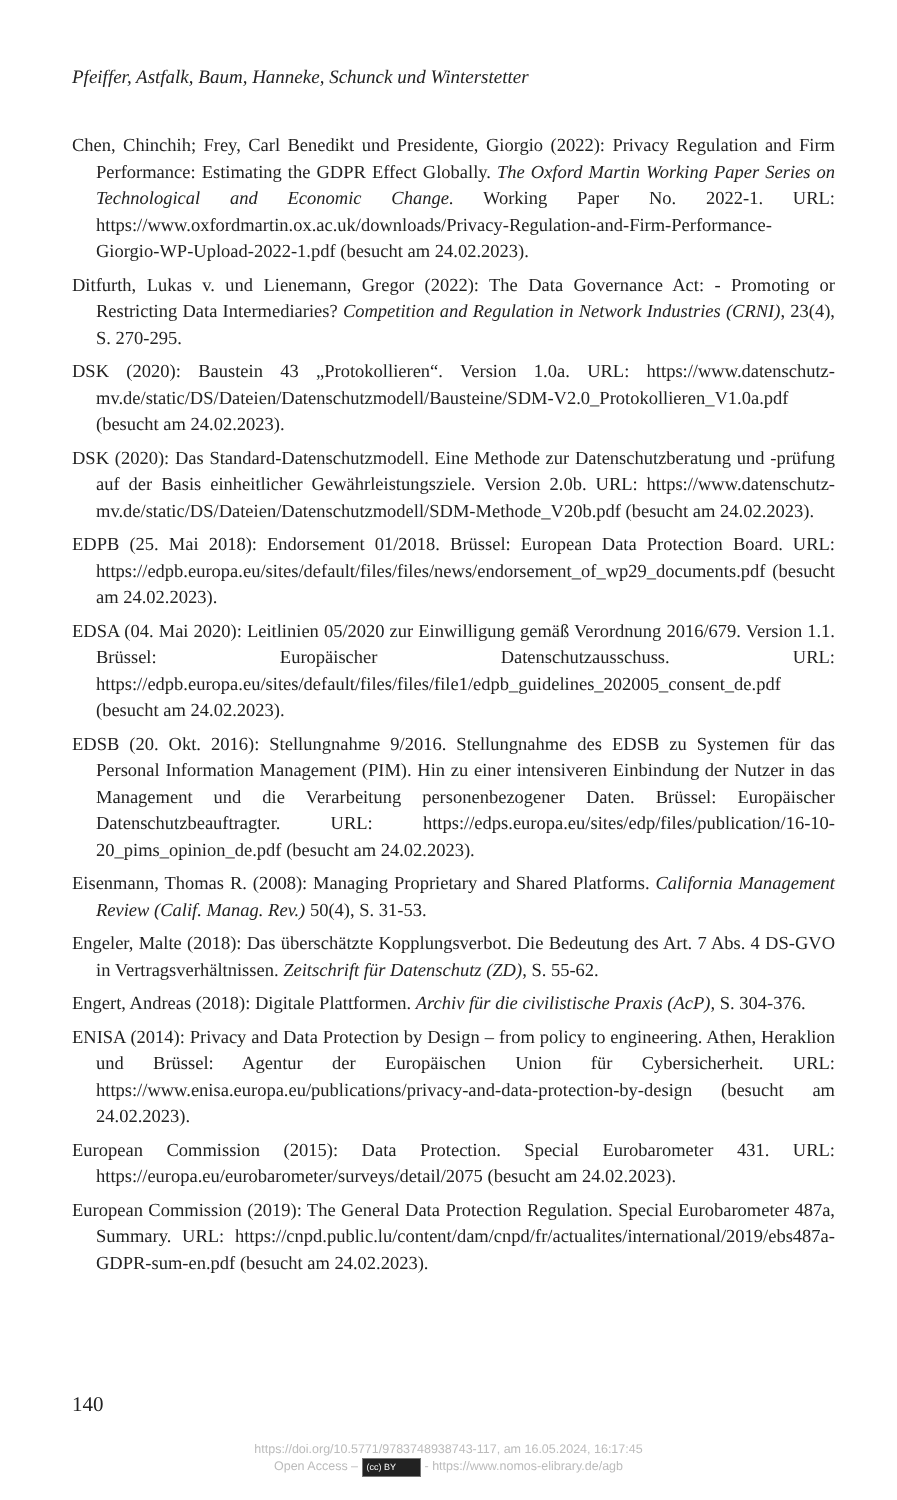Pfeiffer, Astfalk, Baum, Hanneke, Schunck und Winterstetter
Chen, Chinchih; Frey, Carl Benedikt und Presidente, Giorgio (2022): Privacy Regulation and Firm Performance: Estimating the GDPR Effect Globally. The Oxford Martin Working Paper Series on Technological and Economic Change. Working Paper No. 2022-1. URL: https://www.oxfordmartin.ox.ac.uk/downloads/Privacy-Regulation-and-Firm-Performance-Giorgio-WP-Upload-2022-1.pdf (besucht am 24.02.2023).
Ditfurth, Lukas v. und Lienemann, Gregor (2022): The Data Governance Act: - Promoting or Restricting Data Intermediaries? Competition and Regulation in Network Industries (CRNI), 23(4), S. 270-295.
DSK (2020): Baustein 43 „Protokollieren“. Version 1.0a. URL: https://www.datenschutz-mv.de/static/DS/Dateien/Datenschutzmodell/Bausteine/SDM-V2.0_Protokollieren_V1.0a.pdf (besucht am 24.02.2023).
DSK (2020): Das Standard-Datenschutzmodell. Eine Methode zur Datenschutzberatung und -prüfung auf der Basis einheitlicher Gewährleistungsziele. Version 2.0b. URL: https://www.datenschutz-mv.de/static/DS/Dateien/Datenschutzmodell/SDM-Methode_V20b.pdf (besucht am 24.02.2023).
EDPB (25. Mai 2018): Endorsement 01/2018. Brüssel: European Data Protection Board. URL: https://edpb.europa.eu/sites/default/files/files/news/endorsement_of_wp29_documents.pdf (besucht am 24.02.2023).
EDSA (04. Mai 2020): Leitlinien 05/2020 zur Einwilligung gemäß Verordnung 2016/679. Version 1.1. Brüssel: Europäischer Datenschutzausschuss. URL: https://edpb.europa.eu/sites/default/files/files/file1/edpb_guidelines_202005_consent_de.pdf (besucht am 24.02.2023).
EDSB (20. Okt. 2016): Stellungnahme 9/2016. Stellungnahme des EDSB zu Systemen für das Personal Information Management (PIM). Hin zu einer intensiveren Einbindung der Nutzer in das Management und die Verarbeitung personenbezogener Daten. Brüssel: Europäischer Datenschutzbeauftragter. URL: https://edps.europa.eu/sites/edp/files/publication/16-10-20_pims_opinion_de.pdf (besucht am 24.02.2023).
Eisenmann, Thomas R. (2008): Managing Proprietary and Shared Platforms. California Management Review (Calif. Manag. Rev.) 50(4), S. 31-53.
Engeler, Malte (2018): Das überschätzte Kopplungsverbot. Die Bedeutung des Art. 7 Abs. 4 DS-GVO in Vertragsverhältnissen. Zeitschrift für Datenschutz (ZD), S. 55-62.
Engert, Andreas (2018): Digitale Plattformen. Archiv für die civilistische Praxis (AcP), S. 304-376.
ENISA (2014): Privacy and Data Protection by Design – from policy to engineering. Athen, Heraklion und Brüssel: Agentur der Europäischen Union für Cybersicherheit. URL: https://www.enisa.europa.eu/publications/privacy-and-data-protection-by-design (besucht am 24.02.2023).
European Commission (2015): Data Protection. Special Eurobarometer 431. URL: https://europa.eu/eurobarometer/surveys/detail/2075 (besucht am 24.02.2023).
European Commission (2019): The General Data Protection Regulation. Special Eurobarometer 487a, Summary. URL: https://cnpd.public.lu/content/dam/cnpd/fr/actualites/international/2019/ebs487a-GDPR-sum-en.pdf (besucht am 24.02.2023).
140
https://doi.org/10.5771/9783748938743-117, am 16.05.2024, 16:17:45
Open Access – (cc) BY - https://www.nomos-elibrary.de/agb